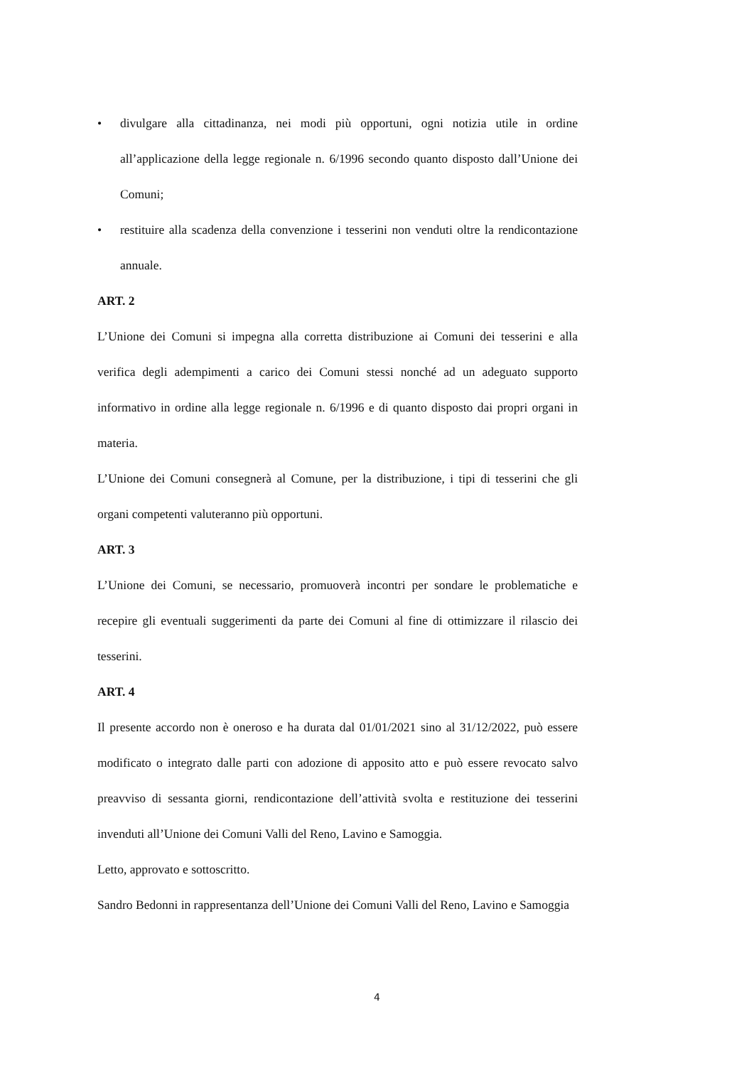• divulgare alla cittadinanza, nei modi più opportuni, ogni notizia utile in ordine all’applicazione della legge regionale n. 6/1996 secondo quanto disposto dall’Unione dei Comuni;
• restituire alla scadenza della convenzione i tesserini non venduti oltre la rendicontazione annuale.
ART. 2
L’Unione dei Comuni si impegna alla corretta distribuzione ai Comuni dei tesserini e alla verifica degli adempimenti a carico dei Comuni stessi nonché ad un adeguato supporto informativo in ordine alla legge regionale n. 6/1996 e di quanto disposto dai propri organi in materia.
L’Unione dei Comuni consegnerà al Comune, per la distribuzione, i tipi di tesserini che gli organi competenti valuteranno più opportuni.
ART. 3
L’Unione dei Comuni, se necessario, promuoverà incontri per sondare le problematiche e recepire gli eventuali suggerimenti da parte dei Comuni al fine di ottimizzare il rilascio dei tesserini.
ART. 4
Il presente accordo non è oneroso e ha durata dal 01/01/2021 sino al 31/12/2022, può essere modificato o integrato dalle parti con adozione di apposito atto e può essere revocato salvo preavviso di sessanta giorni, rendicontazione dell’attività svolta e restituzione dei tesserini invenduti all’Unione dei Comuni Valli del Reno, Lavino e Samoggia.
Letto, approvato e sottoscritto.
Sandro Bedonni in rappresentanza dell’Unione dei Comuni Valli del Reno, Lavino e Samoggia
4